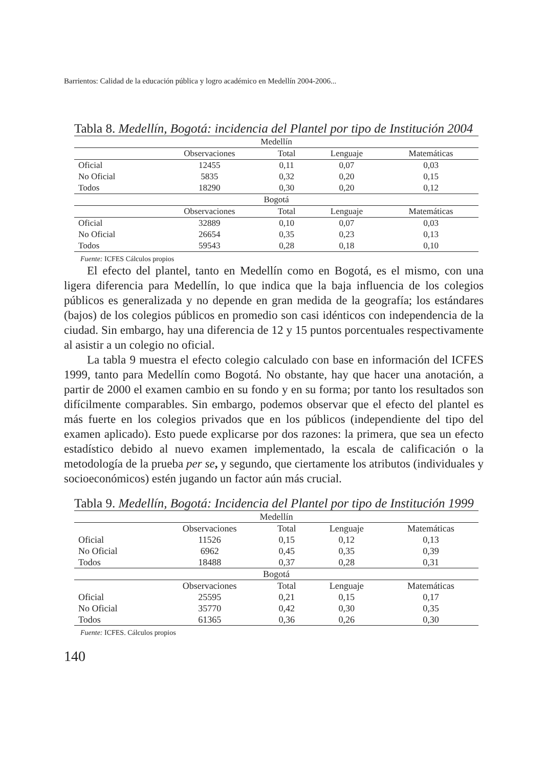Barrientos: Calidad de la educación pública y logro académico en Medellín 2004-2006...
Tabla 8. Medellín, Bogotá: incidencia del Plantel por tipo de Institución 2004
| Medellín | | | | |
| | Observaciones | Total | Lenguaje | Matemáticas |
| Oficial | 12455 | 0,11 | 0,07 | 0,03 |
| No Oficial | 5835 | 0,32 | 0,20 | 0,15 |
| Todos | 18290 | 0,30 | 0,20 | 0,12 |
| Bogotá | | | | |
| | Observaciones | Total | Lenguaje | Matemáticas |
| Oficial | 32889 | 0,10 | 0,07 | 0,03 |
| No Oficial | 26654 | 0,35 | 0,23 | 0,13 |
| Todos | 59543 | 0,28 | 0,18 | 0,10 |
Fuente: ICFES Cálculos propios
El efecto del plantel, tanto en Medellín como en Bogotá, es el mismo, con una ligera diferencia para Medellín, lo que indica que la baja influencia de los colegios públicos es generalizada y no depende en gran medida de la geografía; los estándares (bajos) de los colegios públicos en promedio son casi idénticos con independencia de la ciudad. Sin embargo, hay una diferencia de 12 y 15 puntos porcentuales respectivamente al asistir a un colegio no oficial.
La tabla 9 muestra el efecto colegio calculado con base en información del ICFES 1999, tanto para Medellín como Bogotá. No obstante, hay que hacer una anotación, a partir de 2000 el examen cambio en su fondo y en su forma; por tanto los resultados son difícilmente comparables. Sin embargo, podemos observar que el efecto del plantel es más fuerte en los colegios privados que en los públicos (independiente del tipo del examen aplicado). Esto puede explicarse por dos razones: la primera, que sea un efecto estadístico debido al nuevo examen implementado, la escala de calificación o la metodología de la prueba per se, y segundo, que ciertamente los atributos (individuales y socioeconómicos) estén jugando un factor aún más crucial.
Tabla 9. Medellín, Bogotá: Incidencia del Plantel por tipo de Institución 1999
| Medellín | | | | |
| | Observaciones | Total | Lenguaje | Matemáticas |
| Oficial | 11526 | 0,15 | 0,12 | 0,13 |
| No Oficial | 6962 | 0,45 | 0,35 | 0,39 |
| Todos | 18488 | 0,37 | 0,28 | 0,31 |
| Bogotá | | | | |
| | Observaciones | Total | Lenguaje | Matemáticas |
| Oficial | 25595 | 0,21 | 0,15 | 0,17 |
| No Oficial | 35770 | 0,42 | 0,30 | 0,35 |
| Todos | 61365 | 0,36 | 0,26 | 0,30 |
Fuente: ICFES. Cálculos propios
140